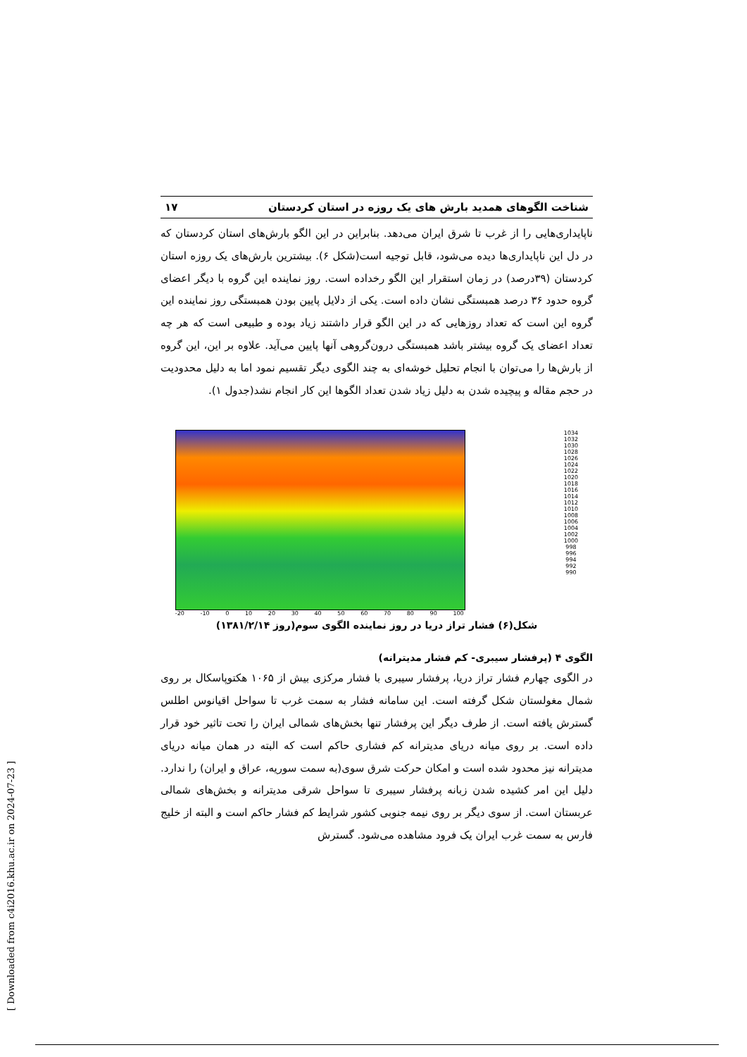شناخت الگوهای همدید بارش های یک روزه در استان کردستان ۱۷
ناپایداری‌هایی را از غرب تا شرق ایران می‌دهد. بنابراین در این الگو بارش‌های استان کردستان که در دل این ناپایداری‌ها دیده می‌شود، قابل توجیه است(شکل ۶). بیشترین بارش‌های یک روزه استان کردستان (۳۹درصد) در زمان استقرار این الگو رخداده است. روز نماینده این گروه با دیگر اعضای گروه حدود ۳۶ درصد همبستگی نشان داده است. یکی از دلایل پایین بودن همبستگی روز نماینده این گروه این است که تعداد روزهایی که در این الگو قرار داشتند زیاد بوده و طبیعی است که هر چه تعداد اعضای یک گروه بیشتر باشد همبستگی درون‌گروهی آنها پایین می‌آید. علاوه بر این، این گروه از بارش‌ها را می‌توان با انجام تحلیل خوشه‌ای به چند الگوی دیگر تقسیم نمود اما به دلیل محدودیت در حجم مقاله و پیچیده شدن به دلیل زیاد شدن تعداد الگوها این کار انجام نشد(جدول ۱).
-20 -10 0 10 20 30 40 50 60 70 80 90 100
1034
1032
1030
1028
1026
1024
1022
1020
1018
1016
1014
1012
1010
1008
1006
1004
1002
1000
998
996
994
992
990
شکل(۶) فشار تراز دریا در روز نماینده الگوی سوم(روز ۱۳۸۱/۲/۱۴)
الگوی ۴ (پرفشار سیبری- کم فشار مدیترانه)
در الگوی چهارم فشار تراز دریا، پرفشار سیبری با فشار مرکزی بیش از ۱۰۶۵ هکتوپاسکال بر روی شمال مغولستان شکل گرفته است. این سامانه فشار به سمت غرب تا سواحل اقیانوس اطلس گسترش یافته است. از طرف دیگر این پرفشار تنها بخش‌های شمالی ایران را تحت تاثیر خود قرار داده است. بر روی میانه دریای مدیترانه کم فشاری حاکم است که البته در همان میانه دریای مدیترانه نیز محدود شده است و امکان حرکت شرق سوی(به سمت سوریه، عراق و ایران) را ندارد. دلیل این امر کشیده شدن زبانه پرفشار سیبری تا سواحل شرقی مدیترانه و بخش‌های شمالی عربستان است. از سوی دیگر بر روی نیمه جنوبی کشور شرایط کم فشار حاکم است و البته از خلیج فارس به سمت غرب ایران یک فرود مشاهده می‌شود. گسترش
[ Downloaded from c4i2016.khu.ac.ir on 2024-07-23 ]